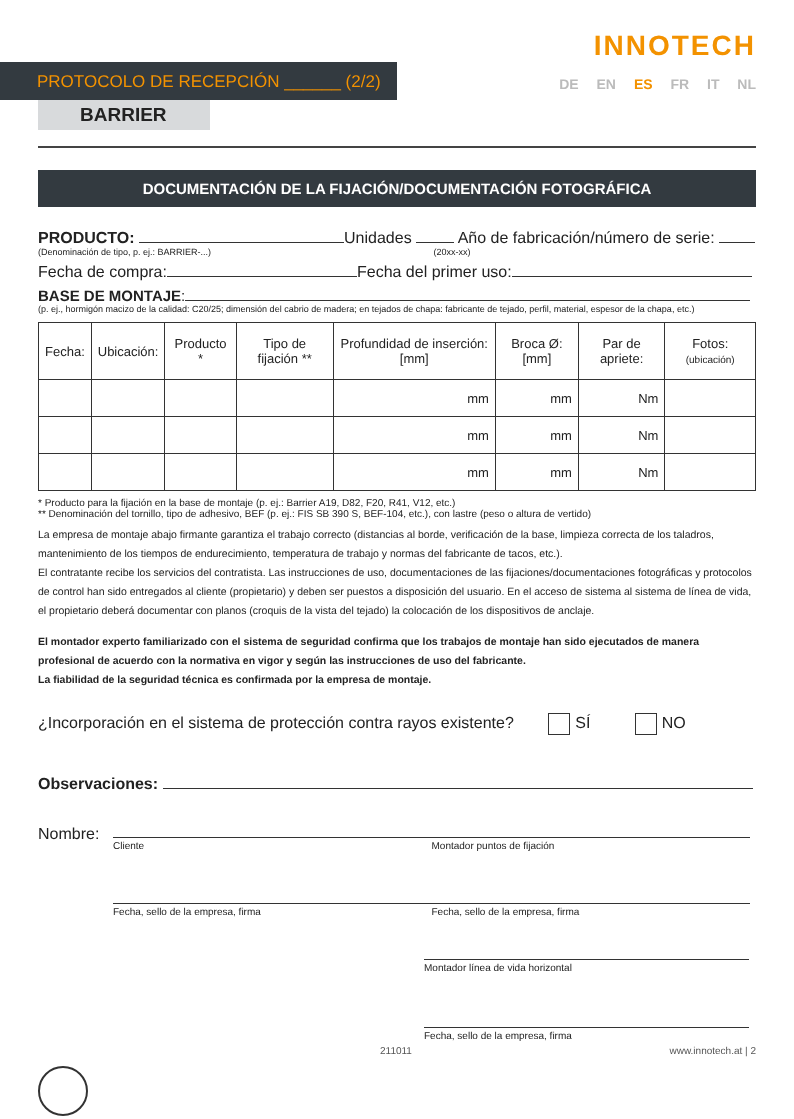PROTOCOLO DE RECEPCIÓN ______ (2/2)
INNOTECH
DE EN ES FR IT NL
BARRIER
DOCUMENTACIÓN DE LA FIJACIÓN/DOCUMENTACIÓN FOTOGRÁFICA
PRODUCTO: Unidades Año de fabricación/número de serie:
(Denominación de tipo, p. ej.: BARRIER-...) (20xx-xx)
Fecha de compra: Fecha del primer uso:
BASE DE MONTAJE:
(p. ej., hormigón macizo de la calidad: C20/25; dimensión del cabrio de madera; en tejados de chapa: fabricante de tejado, perfil, material, espesor de la chapa, etc.)
| Fecha: | Ubicación: | Producto * | Tipo de fijación ** | Profundidad de inserción: [mm] | Broca Ø: [mm] | Par de apriete: | Fotos: (ubicación) |
| --- | --- | --- | --- | --- | --- | --- | --- |
| | | | | mm | mm | Nm | |
| | | | | mm | mm | Nm | |
| | | | | mm | mm | Nm | |
* Producto para la fijación en la base de montaje (p. ej.: Barrier A19, D82, F20, R41, V12, etc.)
** Denominación del tornillo, tipo de adhesivo, BEF (p. ej.: FIS SB 390 S, BEF-104, etc.), con lastre (peso o altura de vertido)
La empresa de montaje abajo firmante garantiza el trabajo correcto (distancias al borde, verificación de la base, limpieza correcta de los taladros, mantenimiento de los tiempos de endurecimiento, temperatura de trabajo y normas del fabricante de tacos, etc.).
El contratante recibe los servicios del contratista. Las instrucciones de uso, documentaciones de las fijaciones/documentaciones fotográficas y protocolos de control han sido entregados al cliente (propietario) y deben ser puestos a disposición del usuario. En el acceso de sistema al sistema de línea de vida, el propietario deberá documentar con planos (croquis de la vista del tejado) la colocación de los dispositivos de anclaje.
El montador experto familiarizado con el sistema de seguridad confirma que los trabajos de montaje han sido ejecutados de manera profesional de acuerdo con la normativa en vigor y según las instrucciones de uso del fabricante.
La fiabilidad de la seguridad técnica es confirmada por la empresa de montaje.
¿Incorporación en el sistema de protección contra rayos existente? SÍ NO
Observaciones:
Nombre:
Cliente Montador puntos de fijación
Fecha, sello de la empresa, firma Fecha, sello de la empresa, firma
Montador línea de vida horizontal
Fecha, sello de la empresa, firma
211011 www.innotech.at | 2